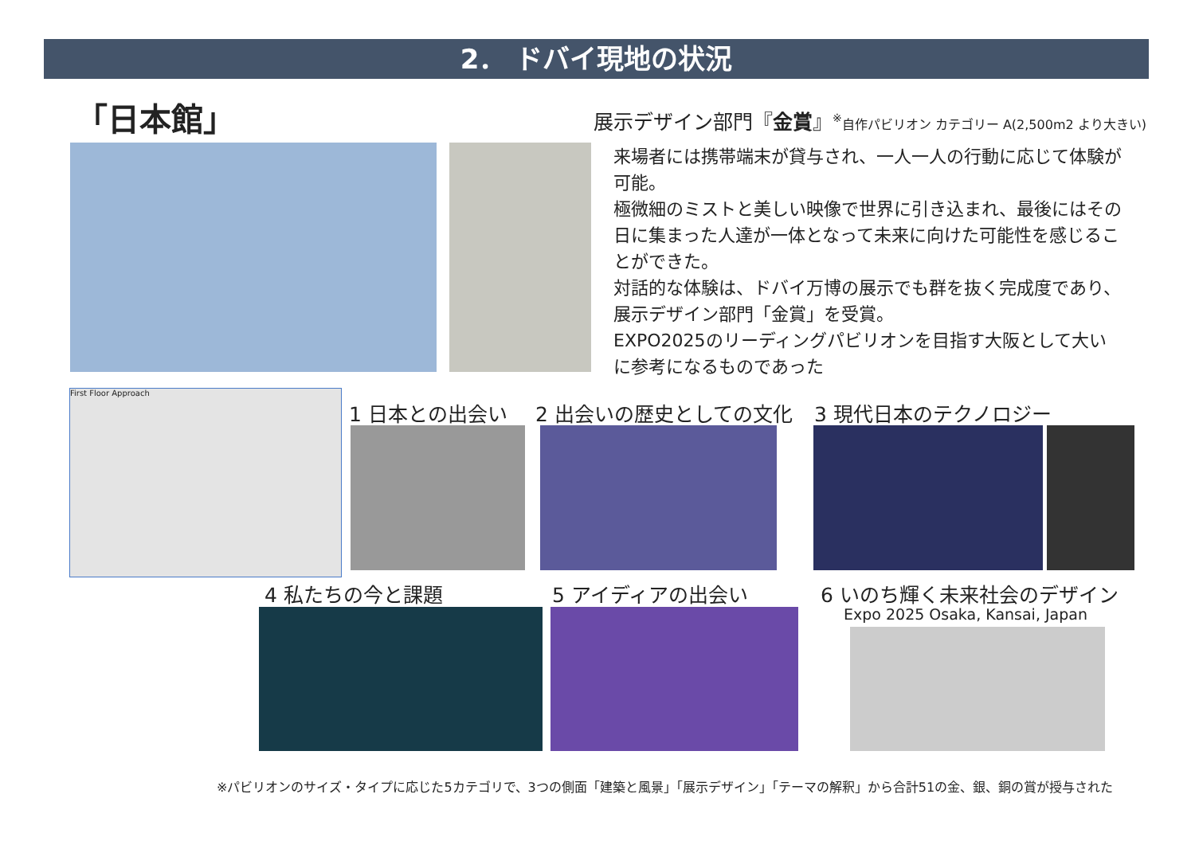2． ドバイ現地の状況
「日本館」
展示デザイン部門『金賞』<sup>※</sup>自作パビリオン カテゴリー A(2,500m2 より大きい)
来場者には携帯端末が貸与され、一人一人の行動に応じて体験が可能。
極微細のミストと美しい映像で世界に引き込まれ、最後にはその日に集まった人達が一体となって未来に向けた可能性を感じることができた。
対話的な体験は、ドバイ万博の展示でも群を抜く完成度であり、展示デザイン部門「金賞」を受賞。
EXPO2025のリーディングパビリオンを目指す大阪として大いに参考になるものであった
First Floor Approach
1 日本との出会い 2 出会いの歴史としての文化 3 現代日本のテクノロジー
4 私たちの今と課題 5 アイディアの出会い 6 いのち輝く未来社会のデザイン
Expo 2025 Osaka, Kansai, Japan
※パビリオンのサイズ・タイプに応じた5カテゴリで、3つの側面「建築と風景」「展示デザイン」「テーマの解釈」から合計51の金、銀、銅の賞が授与された